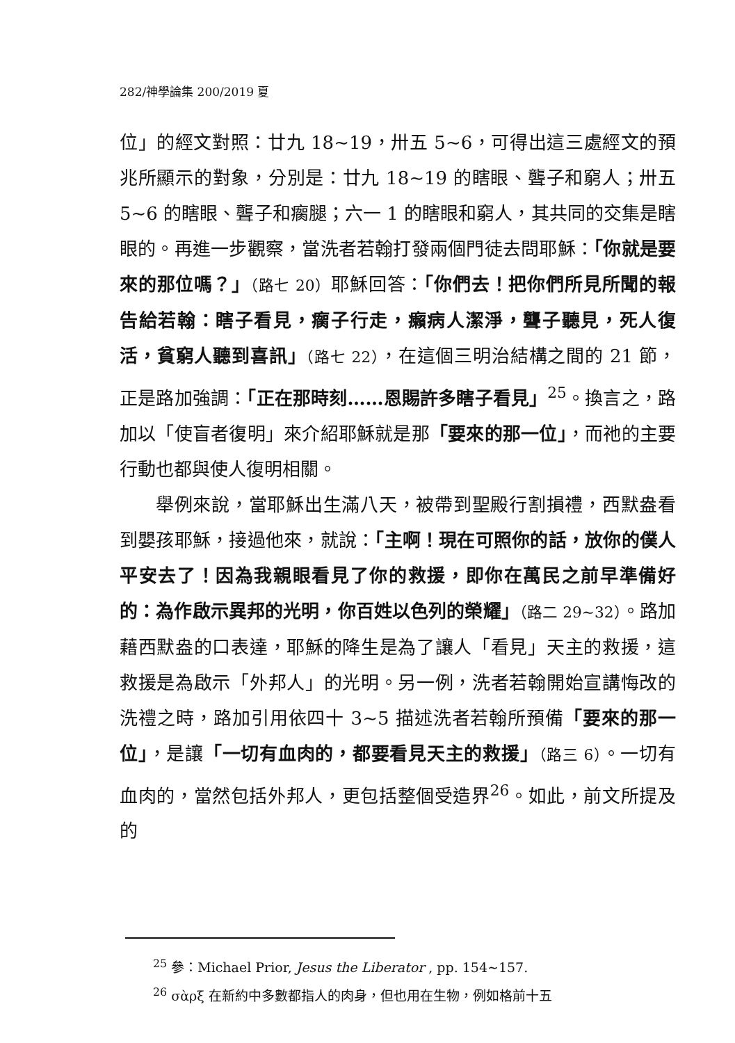282/神學論集 200/2019 夏
位」的經文對照：廿九 18~19，卅五 5~6，可得出這三處經文的預兆所顯示的對象，分別是：廿九 18~19 的瞎眼、聾子和窮人；卅五 5~6 的瞎眼、聾子和瘸腿；六一 1 的瞎眼和窮人，其共同的交集是瞎眼的。再進一步觀察，當洗者若翰打發兩個門徒去問耶穌：「你就是要來的那位嗎？」（路七 20）耶穌回答：「你們去！把你們所見所聞的報告給若翰：瞎子看見，瘸子行走，癩病人潔淨，聾子聽見，死人復活，貧窮人聽到喜訊」（路七 22），在這個三明治結構之間的 21 節，正是路加強調：「正在那時刻……恩賜許多瞎子看見」<sup>25</sup>。換言之，路加以「使盲者復明」來介紹耶穌就是那「要來的那一位」，而祂的主要行動也都與使人復明相關。
舉例來說，當耶穌出生滿八天，被帶到聖殿行割損禮，西默盎看到嬰孩耶穌，接過他來，就說：「主啊！現在可照你的話，放你的僕人平安去了！因為我親眼看見了你的救援，即你在萬民之前早準備好的：為作啟示異邦的光明，你百姓以色列的榮耀」（路二 29~32）。路加藉西默盎的口表達，耶穌的降生是為了讓人「看見」天主的救援，這救援是為啟示「外邦人」的光明。另一例，洗者若翰開始宣講悔改的洗禮之時，路加引用依四十 3~5 描述洗者若翰所預備「要來的那一位」，是讓「一切有血肉的，都要看見天主的救援」（路三 6）。一切有血肉的，當然包括外邦人，更包括整個受造界<sup>26</sup>。如此，前文所提及的
<sup>25</sup> 參：Michael Prior, Jesus the Liberator , pp. 154~157.
<sup>26</sup> σὰρξ 在新約中多數都指人的肉身，但也用在生物，例如格前十五